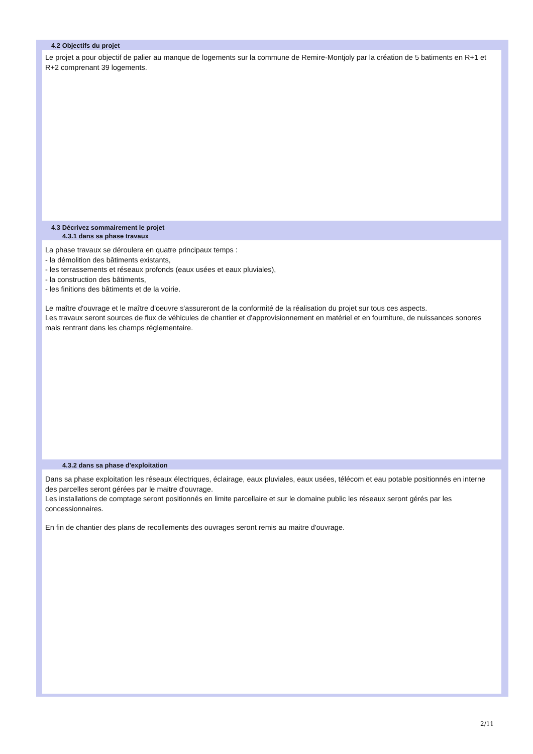4.2 Objectifs du projet
Le projet a pour objectif de palier au manque de logements sur la commune de Remire-Montjoly par la création de 5 batiments en R+1 et R+2 comprenant 39 logements.
4.3 Décrivez sommairement le projet
4.3.1 dans sa phase travaux
La phase travaux se déroulera en quatre principaux temps :
- la démolition des bâtiments existants,
- les terrassements et réseaux profonds (eaux usées et eaux pluviales),
- la construction des bâtiments,
- les finitions des bâtiments et de la voirie.
Le maître d'ouvrage et le maître d'oeuvre s'assureront de la conformité de la réalisation du projet sur tous ces aspects.
Les travaux seront sources de flux de véhicules de chantier et d'approvisionnement en matériel et en fourniture, de nuissances sonores mais rentrant dans les champs réglementaire.
4.3.2 dans sa phase d'exploitation
Dans sa phase exploitation les réseaux électriques, éclairage, eaux pluviales, eaux usées, télécom et eau potable positionnés en interne des parcelles seront gérées par le maitre d'ouvrage.
Les installations de comptage seront positionnés en limite parcellaire et sur le domaine public les réseaux seront gérés par les concessionnaires.
En fin de chantier des plans de recollements des ouvrages seront remis au maitre d'ouvrage.
2/11